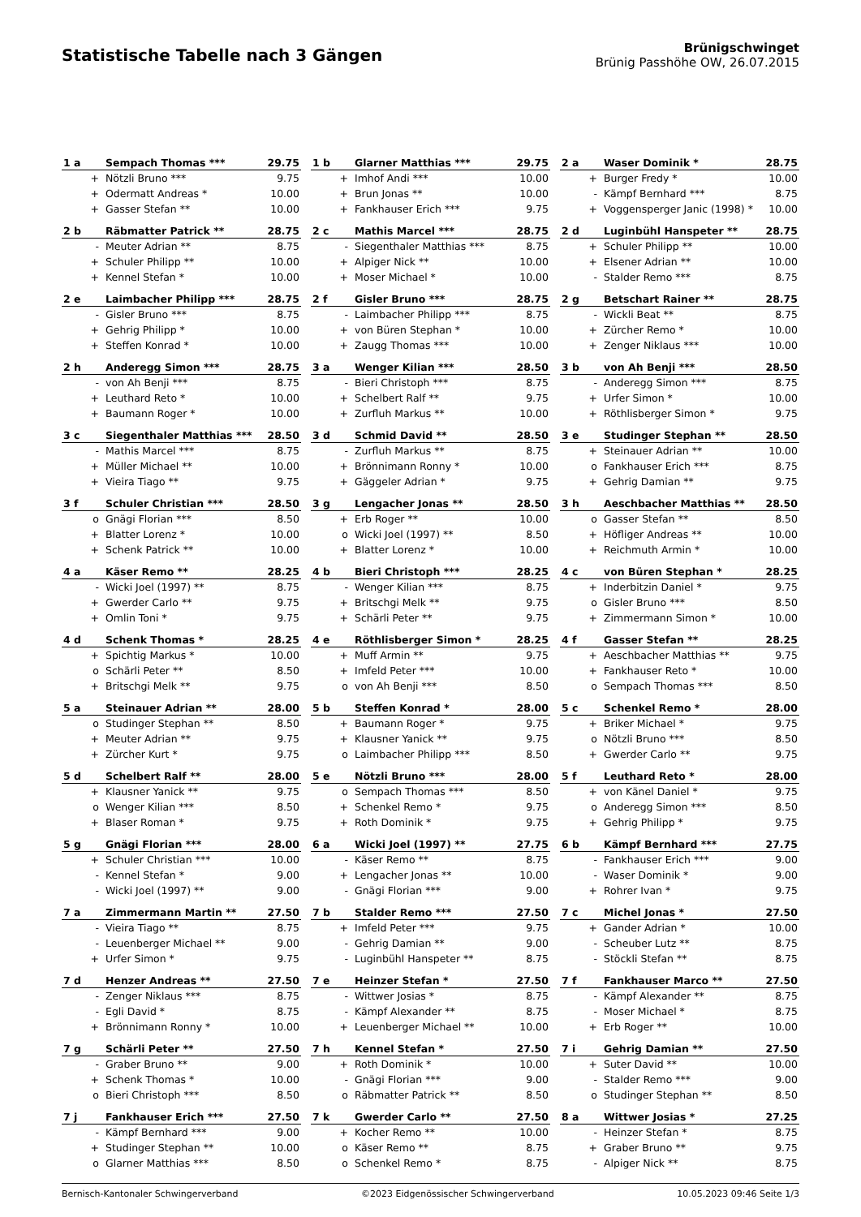Statistische Tabelle nach 3 Gängen
Brünigschwinget
Brünig Passhöhe OW, 26.07.2015
| 1 a | Sempach Thomas *** | 29.75 |
| --- | --- | --- |
| + | Nötzli Bruno *** | 9.75 |
| + | Odermatt Andreas * | 10.00 |
| + | Gasser Stefan ** | 10.00 |
| 1 b | Glarner Matthias *** | 29.75 |
| --- | --- | --- |
| + | Imhof Andi *** | 10.00 |
| + | Brun Jonas ** | 10.00 |
| + | Fankhauser Erich *** | 9.75 |
| 2 a | Waser Dominik * | 28.75 |
| --- | --- | --- |
| + | Burger Fredy * | 10.00 |
| - | Kämpf Bernhard *** | 8.75 |
| + | Voggensperger Janic (1998) * | 10.00 |
| 2 b | Räbmatter Patrick ** | 28.75 |
| --- | --- | --- |
| - | Meuter Adrian ** | 8.75 |
| + | Schuler Philipp ** | 10.00 |
| + | Kennel Stefan * | 10.00 |
| 2 c | Mathis Marcel *** | 28.75 |
| --- | --- | --- |
| - | Siegenthaler Matthias *** | 8.75 |
| + | Alpiger Nick ** | 10.00 |
| + | Moser Michael * | 10.00 |
| 2 d | Luginbühl Hanspeter ** | 28.75 |
| --- | --- | --- |
| + | Schuler Philipp ** | 10.00 |
| + | Elsener Adrian ** | 10.00 |
| - | Stalder Remo *** | 8.75 |
| 2 e | Laimbacher Philipp *** | 28.75 |
| --- | --- | --- |
| - | Gisler Bruno *** | 8.75 |
| + | Gehrig Philipp * | 10.00 |
| + | Steffen Konrad * | 10.00 |
| 2 f | Gisler Bruno *** | 28.75 |
| --- | --- | --- |
| - | Laimbacher Philipp *** | 8.75 |
| + | von Büren Stephan * | 10.00 |
| + | Zaugg Thomas *** | 10.00 |
| 2 g | Betschart Rainer ** | 28.75 |
| --- | --- | --- |
| - | Wickli Beat ** | 8.75 |
| + | Zürcher Remo * | 10.00 |
| + | Zenger Niklaus *** | 10.00 |
| 2 h | Anderegg Simon *** | 28.75 |
| --- | --- | --- |
| - | von Ah Benji *** | 8.75 |
| + | Leuthard Reto * | 10.00 |
| + | Baumann Roger * | 10.00 |
| 3 a | Wenger Kilian *** | 28.50 |
| --- | --- | --- |
| - | Bieri Christoph *** | 8.75 |
| + | Schelbert Ralf ** | 9.75 |
| + | Zurfluh Markus ** | 10.00 |
| 3 b | von Ah Benji *** | 28.50 |
| --- | --- | --- |
| - | Anderegg Simon *** | 8.75 |
| + | Urfer Simon * | 10.00 |
| + | Röthlisberger Simon * | 9.75 |
| 3 c | Siegenthaler Matthias *** | 28.50 |
| --- | --- | --- |
| - | Mathis Marcel *** | 8.75 |
| + | Müller Michael ** | 10.00 |
| + | Vieira Tiago ** | 9.75 |
| 3 d | Schmid David ** | 28.50 |
| --- | --- | --- |
| - | Zurfluh Markus ** | 8.75 |
| + | Brönnimann Ronny * | 10.00 |
| + | Gäggeler Adrian * | 9.75 |
| 3 e | Studinger Stephan ** | 28.50 |
| --- | --- | --- |
| + | Steinauer Adrian ** | 10.00 |
| o | Fankhauser Erich *** | 8.75 |
| + | Gehrig Damian ** | 9.75 |
| 3 f | Schuler Christian *** | 28.50 |
| --- | --- | --- |
| o | Gnägi Florian *** | 8.50 |
| + | Blatter Lorenz * | 10.00 |
| + | Schenk Patrick ** | 10.00 |
| 3 g | Lengacher Jonas ** | 28.50 |
| --- | --- | --- |
| + | Erb Roger ** | 10.00 |
| o | Wicki Joel (1997) ** | 8.50 |
| + | Blatter Lorenz * | 10.00 |
| 3 h | Aeschbacher Matthias ** | 28.50 |
| --- | --- | --- |
| o | Gasser Stefan ** | 8.50 |
| + | Höfliger Andreas ** | 10.00 |
| + | Reichmuth Armin * | 10.00 |
| 4 a | Käser Remo ** | 28.25 |
| --- | --- | --- |
| - | Wicki Joel (1997) ** | 8.75 |
| + | Gwerder Carlo ** | 9.75 |
| + | Omlin Toni * | 9.75 |
| 4 b | Bieri Christoph *** | 28.25 |
| --- | --- | --- |
| - | Wenger Kilian *** | 8.75 |
| + | Britschgi Melk ** | 9.75 |
| + | Schärli Peter ** | 9.75 |
| 4 c | von Büren Stephan * | 28.25 |
| --- | --- | --- |
| + | Inderbitzin Daniel * | 9.75 |
| o | Gisler Bruno *** | 8.50 |
| + | Zimmermann Simon * | 10.00 |
| 4 d | Schenk Thomas * | 28.25 |
| --- | --- | --- |
| + | Spichtig Markus * | 10.00 |
| o | Schärli Peter ** | 8.50 |
| + | Britschgi Melk ** | 9.75 |
| 4 e | Röthlisberger Simon * | 28.25 |
| --- | --- | --- |
| + | Muff Armin ** | 9.75 |
| + | Imfeld Peter *** | 10.00 |
| o | von Ah Benji *** | 8.50 |
| 4 f | Gasser Stefan ** | 28.25 |
| --- | --- | --- |
| + | Aeschbacher Matthias ** | 9.75 |
| + | Fankhauser Reto * | 10.00 |
| o | Sempach Thomas *** | 8.50 |
| 5 a | Steinauer Adrian ** | 28.00 |
| --- | --- | --- |
| o | Studinger Stephan ** | 8.50 |
| + | Meuter Adrian ** | 9.75 |
| + | Zürcher Kurt * | 9.75 |
| 5 b | Steffen Konrad * | 28.00 |
| --- | --- | --- |
| + | Baumann Roger * | 9.75 |
| + | Klausner Yanick ** | 9.75 |
| o | Laimbacher Philipp *** | 8.50 |
| 5 c | Schenkel Remo * | 28.00 |
| --- | --- | --- |
| + | Briker Michael * | 9.75 |
| o | Nötzli Bruno *** | 8.50 |
| + | Gwerder Carlo ** | 9.75 |
| 5 d | Schelbert Ralf ** | 28.00 |
| --- | --- | --- |
| + | Klausner Yanick ** | 9.75 |
| o | Wenger Kilian *** | 8.50 |
| + | Blaser Roman * | 9.75 |
| 5 e | Nötzli Bruno *** | 28.00 |
| --- | --- | --- |
| o | Sempach Thomas *** | 8.50 |
| + | Schenkel Remo * | 9.75 |
| + | Roth Dominik * | 9.75 |
| 5 f | Leuthard Reto * | 28.00 |
| --- | --- | --- |
| + | von Känel Daniel * | 9.75 |
| o | Anderegg Simon *** | 8.50 |
| + | Gehrig Philipp * | 9.75 |
| 5 g | Gnägi Florian *** | 28.00 |
| --- | --- | --- |
| + | Schuler Christian *** | 10.00 |
| - | Kennel Stefan * | 9.00 |
| - | Wicki Joel (1997) ** | 9.00 |
| 6 a | Wicki Joel (1997) ** | 27.75 |
| --- | --- | --- |
| - | Käser Remo ** | 8.75 |
| + | Lengacher Jonas ** | 10.00 |
| - | Gnägi Florian *** | 9.00 |
| 6 b | Kämpf Bernhard *** | 27.75 |
| --- | --- | --- |
| - | Fankhauser Erich *** | 9.00 |
| - | Waser Dominik * | 9.00 |
| + | Rohrer Ivan * | 9.75 |
| 7 a | Zimmermann Martin ** | 27.50 |
| --- | --- | --- |
| - | Vieira Tiago ** | 8.75 |
| - | Leuenberger Michael ** | 9.00 |
| + | Urfer Simon * | 9.75 |
| 7 b | Stalder Remo *** | 27.50 |
| --- | --- | --- |
| + | Imfeld Peter *** | 9.75 |
| - | Gehrig Damian ** | 9.00 |
| - | Luginbühl Hanspeter ** | 8.75 |
| 7 c | Michel Jonas * | 27.50 |
| --- | --- | --- |
| + | Gander Adrian * | 10.00 |
| - | Scheuber Lutz ** | 8.75 |
| - | Stöckli Stefan ** | 8.75 |
| 7 d | Henzer Andreas ** | 27.50 |
| --- | --- | --- |
| - | Zenger Niklaus *** | 8.75 |
| - | Egli David * | 8.75 |
| + | Brönnimann Ronny * | 10.00 |
| 7 e | Heinzer Stefan * | 27.50 |
| --- | --- | --- |
| - | Wittwer Josias * | 8.75 |
| - | Kämpf Alexander ** | 8.75 |
| + | Leuenberger Michael ** | 10.00 |
| 7 f | Fankhauser Marco ** | 27.50 |
| --- | --- | --- |
| - | Kämpf Alexander ** | 8.75 |
| - | Moser Michael * | 8.75 |
| + | Erb Roger ** | 10.00 |
| 7 g | Schärli Peter ** | 27.50 |
| --- | --- | --- |
| - | Graber Bruno ** | 9.00 |
| + | Schenk Thomas * | 10.00 |
| o | Bieri Christoph *** | 8.50 |
| 7 h | Kennel Stefan * | 27.50 |
| --- | --- | --- |
| + | Roth Dominik * | 10.00 |
| - | Gnägi Florian *** | 9.00 |
| o | Räbmatter Patrick ** | 8.50 |
| 7 i | Gehrig Damian ** | 27.50 |
| --- | --- | --- |
| + | Suter David ** | 10.00 |
| - | Stalder Remo *** | 9.00 |
| o | Studinger Stephan ** | 8.50 |
| 7 j | Fankhauser Erich *** | 27.50 |
| --- | --- | --- |
| - | Kämpf Bernhard *** | 9.00 |
| + | Studinger Stephan ** | 10.00 |
| o | Glarner Matthias *** | 8.50 |
| 7 k | Gwerder Carlo ** | 27.50 |
| --- | --- | --- |
| + | Kocher Remo ** | 10.00 |
| o | Käser Remo ** | 8.75 |
| o | Schenkel Remo * | 8.75 |
| 8 a | Wittwer Josias * | 27.25 |
| --- | --- | --- |
| - | Heinzer Stefan * | 8.75 |
| + | Graber Bruno ** | 9.75 |
| - | Alpiger Nick ** | 8.75 |
Bernisch-Kantonaler Schwingerverband ©2023 Eidgenössischer Schwingerverband 10.05.2023 09:46 Seite 1/3